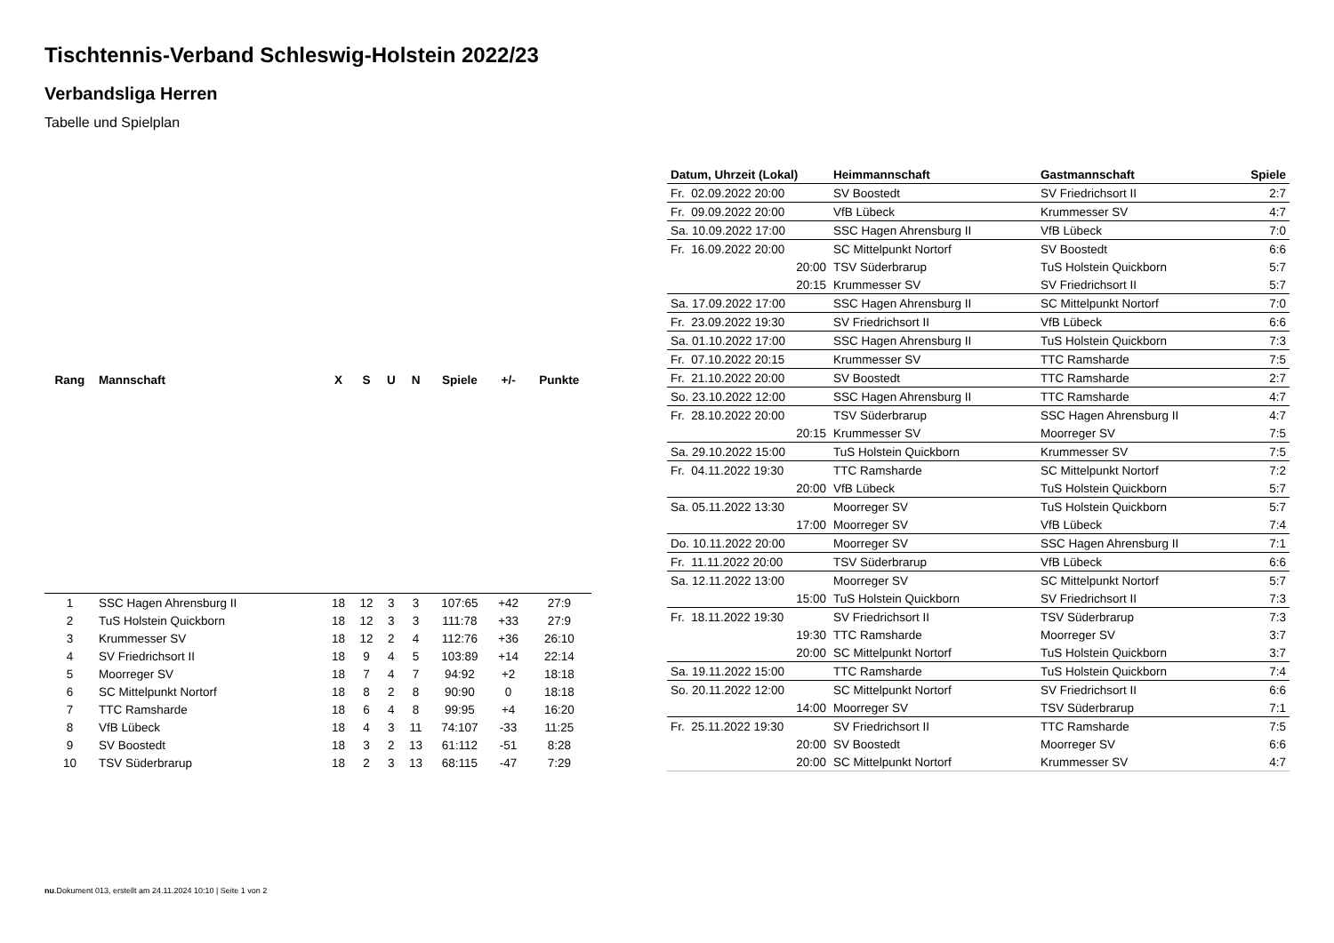Tischtennis-Verband Schleswig-Holstein 2022/23
Verbandsliga Herren
Tabelle und Spielplan
| Rang | Mannschaft | X | S | U | N | Spiele | +/- | Punkte |
| --- | --- | --- | --- | --- | --- | --- | --- | --- |
| 1 | SSC Hagen Ahrensburg II | 18 | 12 | 3 | 3 | 107:65 | +42 | 27:9 |
| 2 | TuS Holstein Quickborn | 18 | 12 | 3 | 3 | 111:78 | +33 | 27:9 |
| 3 | Krummesser SV | 18 | 12 | 2 | 4 | 112:76 | +36 | 26:10 |
| 4 | SV Friedrichsort II | 18 | 9 | 4 | 5 | 103:89 | +14 | 22:14 |
| 5 | Moorreger SV | 18 | 7 | 4 | 7 | 94:92 | +2 | 18:18 |
| 6 | SC Mittelpunkt Nortorf | 18 | 8 | 2 | 8 | 90:90 | 0 | 18:18 |
| 7 | TTC Ramsharde | 18 | 6 | 4 | 8 | 99:95 | +4 | 16:20 |
| 8 | VfB Lübeck | 18 | 4 | 3 | 11 | 74:107 | -33 | 11:25 |
| 9 | SV Boostedt | 18 | 3 | 2 | 13 | 61:112 | -51 | 8:28 |
| 10 | TSV Süderbrarup | 18 | 2 | 3 | 13 | 68:115 | -47 | 7:29 |
| Datum, Uhrzeit (Lokal) | Heimmannschaft | Gastmannschaft | Spiele |
| --- | --- | --- | --- |
| Fr. 02.09.2022 20:00 | SV Boostedt | SV Friedrichsort II | 2:7 |
| Fr. 09.09.2022 20:00 | VfB Lübeck | Krummesser SV | 4:7 |
| Sa. 10.09.2022 17:00 | SSC Hagen Ahrensburg II | VfB Lübeck | 7:0 |
| Fr. 16.09.2022 20:00 | SC Mittelpunkt Nortorf | SV Boostedt | 6:6 |
| 20:00 | TSV Süderbrarup | TuS Holstein Quickborn | 5:7 |
| 20:15 | Krummesser SV | SV Friedrichsort II | 5:7 |
| Sa. 17.09.2022 17:00 | SSC Hagen Ahrensburg II | SC Mittelpunkt Nortorf | 7:0 |
| Fr. 23.09.2022 19:30 | SV Friedrichsort II | VfB Lübeck | 6:6 |
| Sa. 01.10.2022 17:00 | SSC Hagen Ahrensburg II | TuS Holstein Quickborn | 7:3 |
| Fr. 07.10.2022 20:15 | Krummesser SV | TTC Ramsharde | 7:5 |
| Fr. 21.10.2022 20:00 | SV Boostedt | TTC Ramsharde | 2:7 |
| So. 23.10.2022 12:00 | SSC Hagen Ahrensburg II | TTC Ramsharde | 4:7 |
| Fr. 28.10.2022 20:00 | TSV Süderbrarup | SSC Hagen Ahrensburg II | 4:7 |
| 20:15 | Krummesser SV | Moorreger SV | 7:5 |
| Sa. 29.10.2022 15:00 | TuS Holstein Quickborn | Krummesser SV | 7:5 |
| Fr. 04.11.2022 19:30 | TTC Ramsharde | SC Mittelpunkt Nortorf | 7:2 |
| 20:00 | VfB Lübeck | TuS Holstein Quickborn | 5:7 |
| Sa. 05.11.2022 13:30 | Moorreger SV | TuS Holstein Quickborn | 5:7 |
| 17:00 | Moorreger SV | VfB Lübeck | 7:4 |
| Do. 10.11.2022 20:00 | Moorreger SV | SSC Hagen Ahrensburg II | 7:1 |
| Fr. 11.11.2022 20:00 | TSV Süderbrarup | VfB Lübeck | 6:6 |
| Sa. 12.11.2022 13:00 | Moorreger SV | SC Mittelpunkt Nortorf | 5:7 |
| 15:00 | TuS Holstein Quickborn | SV Friedrichsort II | 7:3 |
| Fr. 18.11.2022 19:30 | SV Friedrichsort II | TSV Süderbrarup | 7:3 |
| 19:30 | TTC Ramsharde | Moorreger SV | 3:7 |
| 20:00 | SC Mittelpunkt Nortorf | TuS Holstein Quickborn | 3:7 |
| Sa. 19.11.2022 15:00 | TTC Ramsharde | TuS Holstein Quickborn | 7:4 |
| So. 20.11.2022 12:00 | SC Mittelpunkt Nortorf | SV Friedrichsort II | 6:6 |
| 14:00 | Moorreger SV | TSV Süderbrarup | 7:1 |
| Fr. 25.11.2022 19:30 | SV Friedrichsort II | TTC Ramsharde | 7:5 |
| 20:00 | SV Boostedt | Moorreger SV | 6:6 |
| 20:00 | SC Mittelpunkt Nortorf | Krummesser SV | 4:7 |
nu.Dokument 013, erstellt am 24.11.2024 10:10 | Seite 1 von 2